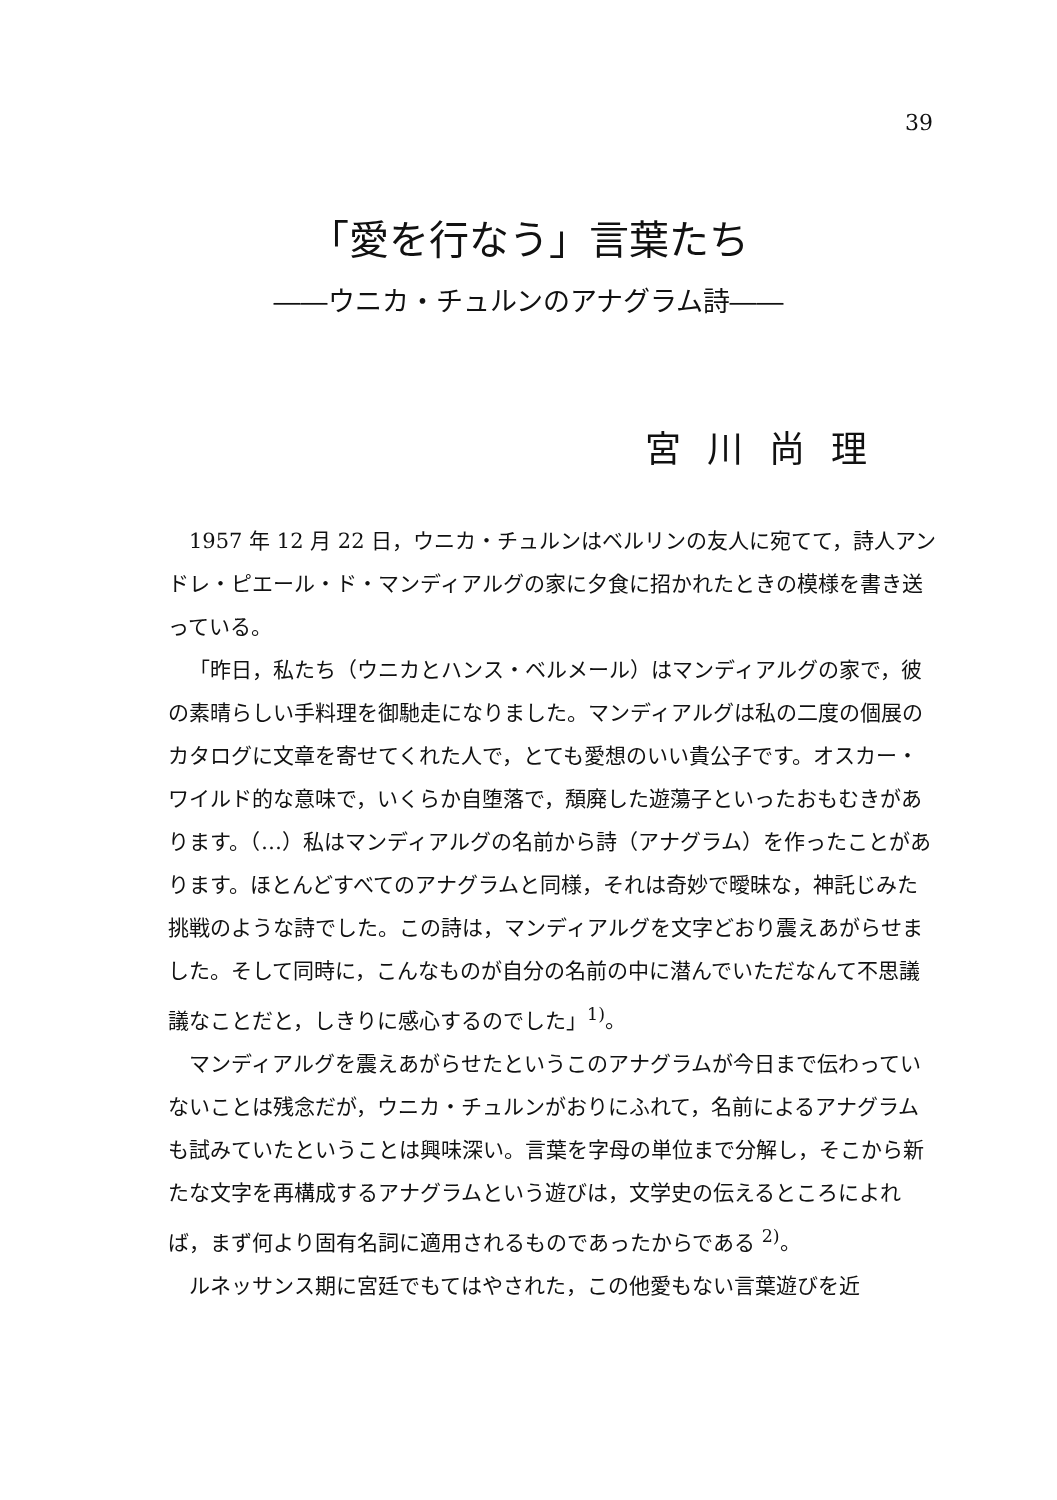39
「愛を行なう」言葉たち
――ウニカ・チュルンのアナグラム詩――
宮川尚理
1957 年 12 月 22 日，ウニカ・チュルンはベルリンの友人に宛てて，詩人アンドレ・ピエール・ド・マンディアルグの家に夕食に招かれたときの模様を書き送っている。
「昨日，私たち（ウニカとハンス・ベルメール）はマンディアルグの家で，彼の素晴らしい手料理を御馳走になりました。マンディアルグは私の二度の個展のカタログに文章を寄せてくれた人で，とても愛想のいい貴公子です。オスカー・ワイルド的な意味で，いくらか自堕落で，頽廃した遊蕩子といったおもむきがあります。（…）私はマンディアルグの名前から詩（アナグラム）を作ったことがあります。ほとんどすべてのアナグラムと同様，それは奇妙で曖昧な，神託じみた挑戦のような詩でした。この詩は，マンディアルグを文字どおり震えあがらせました。そして同時に，こんなものが自分の名前の中に潜んでいただなんて不思議議なことだと，しきりに感心するのでした」<sup>1)</sup>。
マンディアルグを震えあがらせたというこのアナグラムが今日まで伝わっていないことは残念だが，ウニカ・チュルンがおりにふれて，名前によるアナグラムも試みていたということは興味深い。言葉を字母の単位まで分解し，そこから新たな文字を再構成するアナグラムという遊びは，文学史の伝えるところによれば，まず何より固有名詞に適用されるものであったからである <sup>2)</sup>。
ルネッサンス期に宮廷でもてはやされた，この他愛もない言葉遊びを近